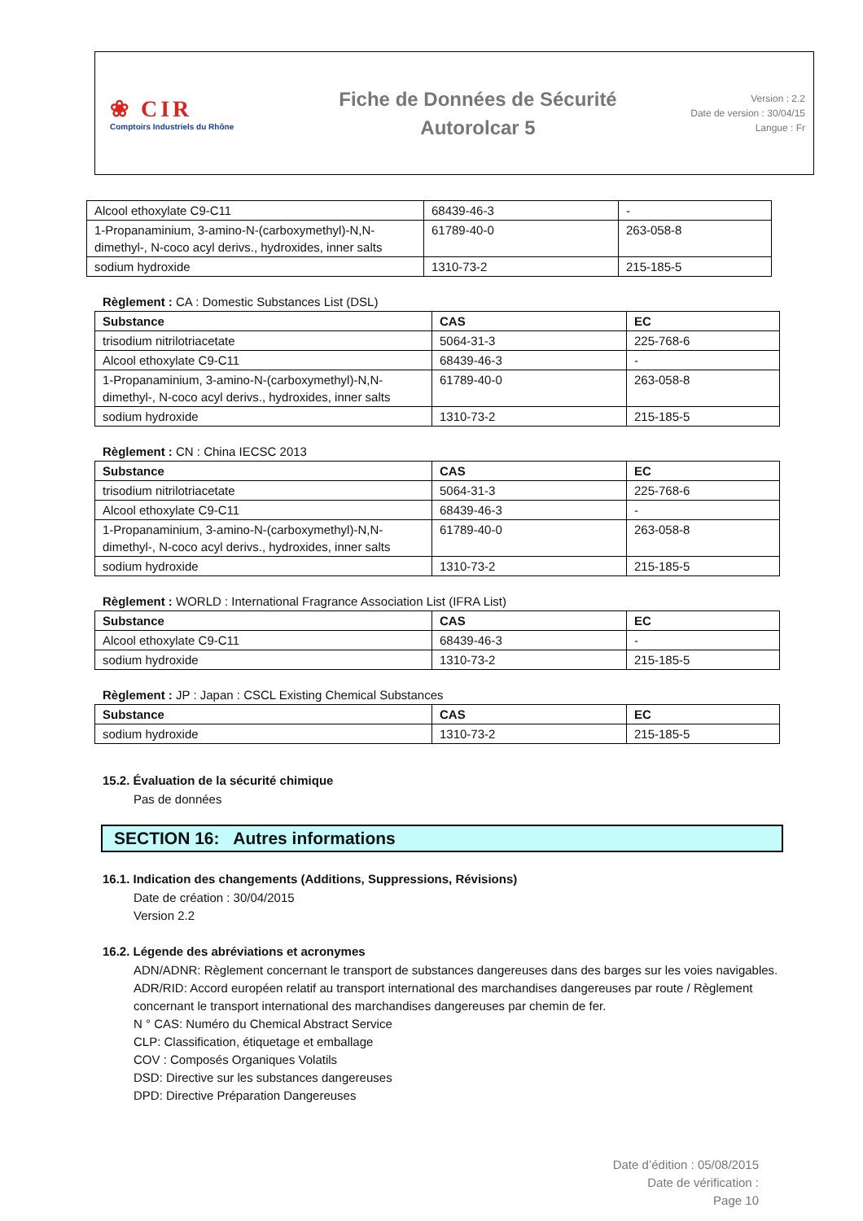❀ CIR
Comptoirs Industriels du Rhône
Fiche de Données de Sécurité
Autorolcar 5
Version : 2.2
Date de version : 30/04/15
Langue : Fr
| Alcool ethoxylate C9-C11 | 68439-46-3 | - |
| 1-Propanaminium, 3-amino-N-(carboxymethyl)-N,N-dimethyl-, N-coco acyl derivs., hydroxides, inner salts | 61789-40-0 | 263-058-8 |
| sodium hydroxide | 1310-73-2 | 215-185-5 |
Règlement : CA : Domestic Substances List (DSL)
| Substance | CAS | EC |
| --- | --- | --- |
| trisodium nitrilotriacetate | 5064-31-3 | 225-768-6 |
| Alcool ethoxylate C9-C11 | 68439-46-3 | - |
| 1-Propanaminium, 3-amino-N-(carboxymethyl)-N,N-dimethyl-, N-coco acyl derivs., hydroxides, inner salts | 61789-40-0 | 263-058-8 |
| sodium hydroxide | 1310-73-2 | 215-185-5 |
Règlement : CN : China IECSC 2013
| Substance | CAS | EC |
| --- | --- | --- |
| trisodium nitrilotriacetate | 5064-31-3 | 225-768-6 |
| Alcool ethoxylate C9-C11 | 68439-46-3 | - |
| 1-Propanaminium, 3-amino-N-(carboxymethyl)-N,N-dimethyl-, N-coco acyl derivs., hydroxides, inner salts | 61789-40-0 | 263-058-8 |
| sodium hydroxide | 1310-73-2 | 215-185-5 |
Règlement : WORLD : International Fragrance Association List (IFRA List)
| Substance | CAS | EC |
| --- | --- | --- |
| Alcool ethoxylate C9-C11 | 68439-46-3 | - |
| sodium hydroxide | 1310-73-2 | 215-185-5 |
Règlement : JP : Japan : CSCL Existing Chemical Substances
| Substance | CAS | EC |
| --- | --- | --- |
| sodium hydroxide | 1310-73-2 | 215-185-5 |
15.2. Évaluation de la sécurité chimique
Pas de données
SECTION 16: Autres informations
16.1. Indication des changements (Additions, Suppressions, Révisions)
Date de création : 30/04/2015
Version 2.2
16.2. Légende des abréviations et acronymes
ADN/ADNR: Règlement concernant le transport de substances dangereuses dans des barges sur les voies navigables.
ADR/RID: Accord européen relatif au transport international des marchandises dangereuses par route / Règlement concernant le transport international des marchandises dangereuses par chemin de fer.
N ° CAS: Numéro du Chemical Abstract Service
CLP: Classification, étiquetage et emballage
COV : Composés Organiques Volatils
DSD: Directive sur les substances dangereuses
DPD: Directive Préparation Dangereuses
Date d’édition : 05/08/2015
Date de vérification :
Page 10